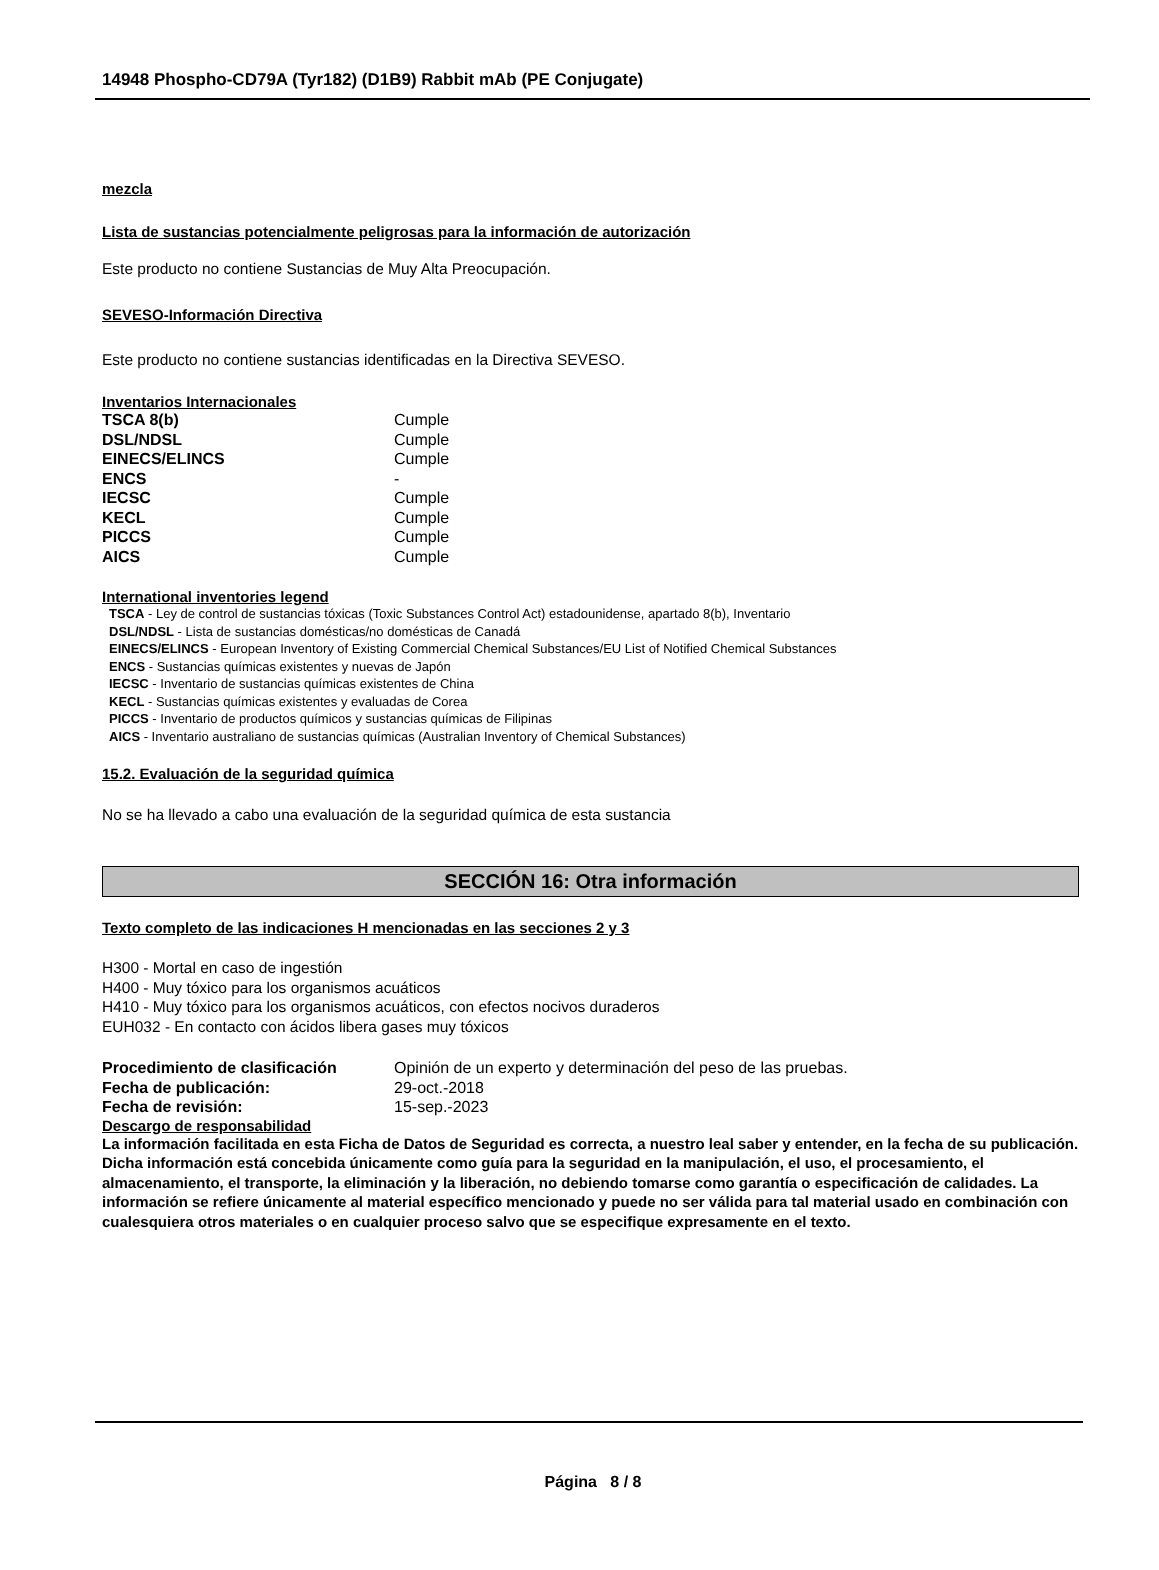14948 Phospho-CD79A (Tyr182) (D1B9) Rabbit mAb (PE Conjugate)
mezcla
Lista de sustancias potencialmente peligrosas para la información de autorización
Este producto no contiene Sustancias de Muy Alta Preocupación.
SEVESO-Información Directiva
Este producto no contiene sustancias identificadas en la Directiva SEVESO.
Inventarios Internacionales
| TSCA 8(b) | Cumple |
| DSL/NDSL | Cumple |
| EINECS/ELINCS | Cumple |
| ENCS | - |
| IECSC | Cumple |
| KECL | Cumple |
| PICCS | Cumple |
| AICS | Cumple |
International inventories legend
TSCA - Ley de control de sustancias tóxicas (Toxic Substances Control Act) estadounidense, apartado 8(b), Inventario
DSL/NDSL - Lista de sustancias domésticas/no domésticas de Canadá
EINECS/ELINCS - European Inventory of Existing Commercial Chemical Substances/EU List of Notified Chemical Substances
ENCS - Sustancias químicas existentes y nuevas de Japón
IECSC - Inventario de sustancias químicas existentes de China
KECL - Sustancias químicas existentes y evaluadas de Corea
PICCS - Inventario de productos químicos y sustancias químicas de Filipinas
AICS - Inventario australiano de sustancias químicas (Australian Inventory of Chemical Substances)
15.2. Evaluación de la seguridad química
No se ha llevado a cabo una evaluación de la seguridad química de esta sustancia
SECCIÓN 16: Otra información
Texto completo de las indicaciones H mencionadas en las secciones 2 y 3
H300 - Mortal en caso de ingestión
H400 - Muy tóxico para los organismos acuáticos
H410 - Muy tóxico para los organismos acuáticos, con efectos nocivos duraderos
EUH032 - En contacto con ácidos libera gases muy tóxicos
| Procedimiento de clasificación | Opinión de un experto y determinación del peso de las pruebas. |
| Fecha de publicación: | 29-oct.-2018 |
| Fecha de revisión: | 15-sep.-2023 |
Descargo de responsabilidad
La información facilitada en esta Ficha de Datos de Seguridad es correcta, a nuestro leal saber y entender, en la fecha de su publicación. Dicha información está concebida únicamente como guía para la seguridad en la manipulación, el uso, el procesamiento, el almacenamiento, el transporte, la eliminación y la liberación, no debiendo tomarse como garantía o especificación de calidades. La información se refiere únicamente al material específico mencionado y puede no ser válida para tal material usado en combinación con cualesquiera otros materiales o en cualquier proceso salvo que se especifique expresamente en el texto.
Página 8 / 8